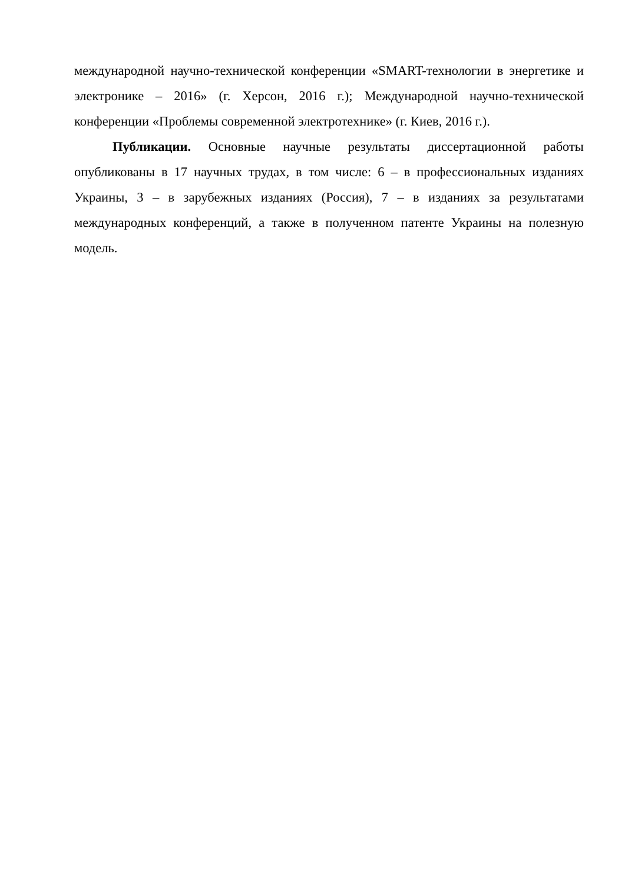международной научно-технической конференции «SMART-технологии в энергетике и электронике – 2016» (г. Херсон, 2016 г.); Международной научно-технической конференции «Проблемы современной электротехнике» (г. Киев, 2016 г.).
Публикации. Основные научные результаты диссертационной работы опубликованы в 17 научных трудах, в том числе: 6 – в профессиональных изданиях Украины, 3 – в зарубежных изданиях (Россия), 7 – в изданиях за результатами международных конференций, а также в полученном патенте Украины на полезную модель.